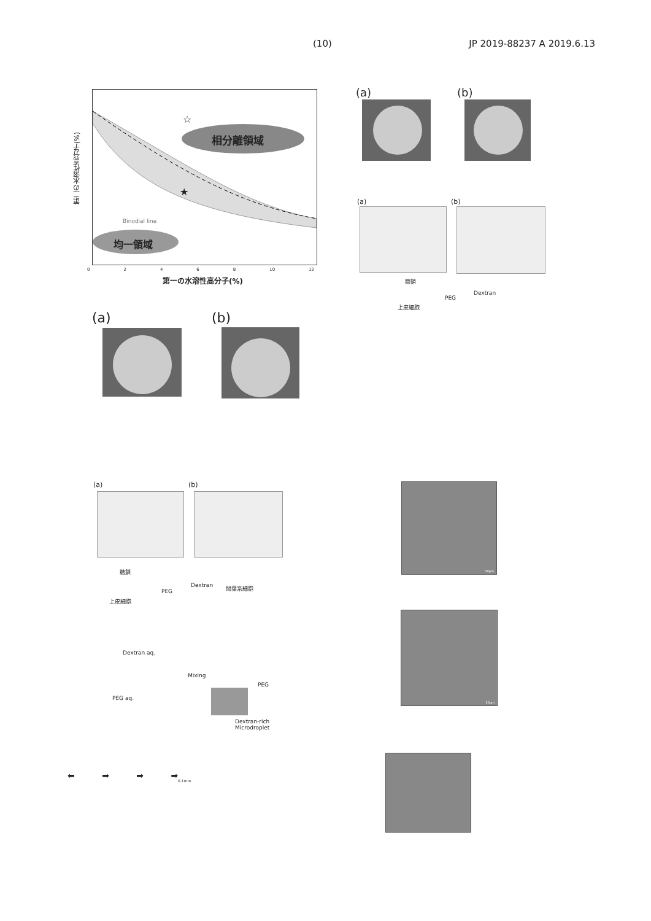(10) JP 2019-88237 A 2019.6.13
相分離領域
☆
★
Binodial line
均一領域
第二の水溶性高分子(%)
02468 10 12
第一の水溶性高分子(%)
(a) (b)
(a) (b)
糖鎖
PEG
Dextran
上皮細胞
(a) (b)
(a) (b)
糖鎖
PEG
Dextran 間葉系細胞
上皮細胞
Dextran aq.
PEG aq.
Mixing
PEG
Dextran-rich
Microdroplet
0.1mm
⬅ ➡ ➡ ➡
50μm
50μm